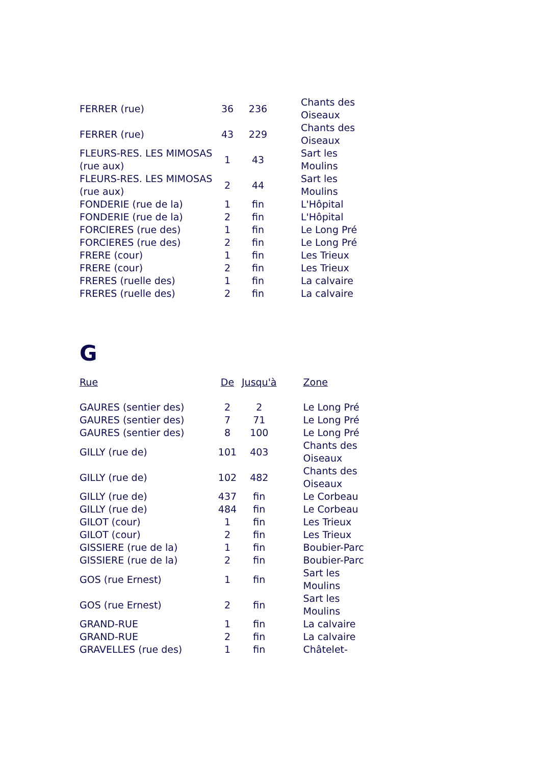| FERRER (rue) | 36 | 236 | | Chants des Oiseaux |
| FERRER (rue) | 43 | 229 | | Chants des Oiseaux |
| FLEURS-RES. LES MIMOSAS (rue aux) | 1 | 43 | | Sart les Moulins |
| FLEURS-RES. LES MIMOSAS (rue aux) | 2 | 44 | | Sart les Moulins |
| FONDERIE (rue de la) | 1 | fin | | L'Hôpital |
| FONDERIE (rue de la) | 2 | fin | | L'Hôpital |
| FORCIERES (rue des) | 1 | fin | | Le Long Pré |
| FORCIERES (rue des) | 2 | fin | | Le Long Pré |
| FRERE (cour) | 1 | fin | | Les Trieux |
| FRERE (cour) | 2 | fin | | Les Trieux |
| FRERES (ruelle des) | 1 | fin | | La calvaire |
| FRERES (ruelle des) | 2 | fin | | La calvaire |
G
| Rue | De | Jusqu'à | | Zone |
| --- | --- | --- | --- | --- |
| GAURES (sentier des) | 2 | 2 | | Le Long Pré |
| GAURES (sentier des) | 7 | 71 | | Le Long Pré |
| GAURES (sentier des) | 8 | 100 | | Le Long Pré |
| GILLY (rue de) | 101 | 403 | | Chants des Oiseaux |
| GILLY (rue de) | 102 | 482 | | Chants des Oiseaux |
| GILLY (rue de) | 437 | fin | | Le Corbeau |
| GILLY (rue de) | 484 | fin | | Le Corbeau |
| GILOT (cour) | 1 | fin | | Les Trieux |
| GILOT (cour) | 2 | fin | | Les Trieux |
| GISSIERE (rue de la) | 1 | fin | | Boubier-Parc |
| GISSIERE (rue de la) | 2 | fin | | Boubier-Parc |
| GOS (rue Ernest) | 1 | fin | | Sart les Moulins |
| GOS (rue Ernest) | 2 | fin | | Sart les Moulins |
| GRAND-RUE | 1 | fin | | La calvaire |
| GRAND-RUE | 2 | fin | | La calvaire |
| GRAVELLES (rue des) | 1 | fin | | Châtelet- |